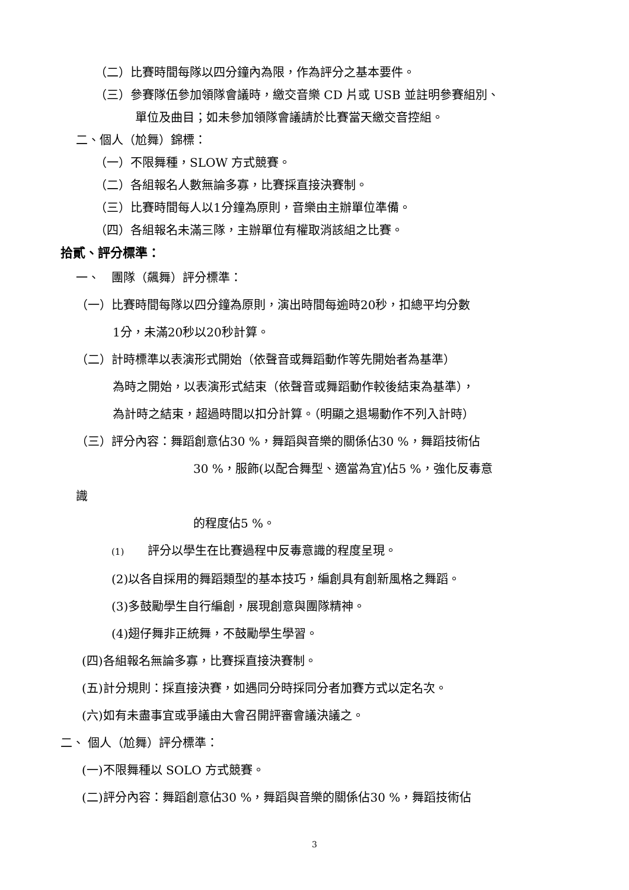（二）比賽時間每隊以四分鐘內為限，作為評分之基本要件。
（三）參賽隊伍參加領隊會議時，繳交音樂 CD 片或 USB 並註明參賽組別、
單位及曲目；如未參加領隊會議請於比賽當天繳交音控組。
二、個人（尬舞）錦標：
（一）不限舞種，SLOW 方式競賽。
（二）各組報名人數無論多寡，比賽採直接決賽制。
（三）比賽時間每人以1分鐘為原則，音樂由主辦單位準備。
（四）各組報名未滿三隊，主辦單位有權取消該組之比賽。
拾貳、評分標準：
一、　團隊（飆舞）評分標準：
（一）比賽時間每隊以四分鐘為原則，演出時間每逾時20秒，扣總平均分數
1分，未滿20秒以20秒計算。
（二）計時標準以表演形式開始（依聲音或舞蹈動作等先開始者為基準）
為時之開始，以表演形式結束（依聲音或舞蹈動作較後結束為基準），
為計時之結束，超過時間以扣分計算。（明顯之退場動作不列入計時）
（三）評分內容：舞蹈創意佔30 %，舞蹈與音樂的關係佔30 %，舞蹈技術佔
30 %，服飾(以配合舞型、適當為宜)佔5 %，強化反毒意
識
的程度佔5 %。
(1)　　評分以學生在比賽過程中反毒意識的程度呈現。
(2)以各自採用的舞蹈類型的基本技巧，編創具有創新風格之舞蹈。
(3)多鼓勵學生自行編創，展現創意與團隊精神。
(4)翅仔舞非正統舞，不鼓勵學生學習。
(四)各組報名無論多寡，比賽採直接決賽制。
(五)計分規則：採直接決賽，如遇同分時採同分者加賽方式以定名次。
(六)如有未盡事宜或爭議由大會召開評審會議決議之。
二、 個人（尬舞）評分標準：
(一)不限舞種以 SOLO 方式競賽。
(二)評分內容：舞蹈創意佔30 %，舞蹈與音樂的關係佔30 %，舞蹈技術佔
3